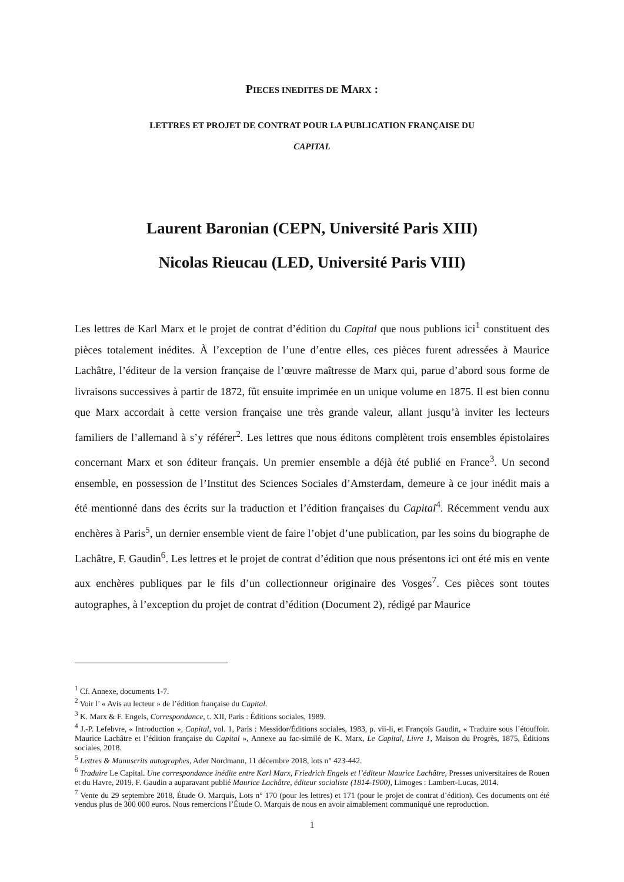PIECES INEDITES DE MARX :
LETTRES ET PROJET DE CONTRAT POUR LA PUBLICATION FRANÇAISE DU
CAPITAL
Laurent Baronian (CEPN, Université Paris XIII)
Nicolas Rieucau (LED, Université Paris VIII)
Les lettres de Karl Marx et le projet de contrat d’édition du Capital que nous publions ici<sup>1</sup> constituent des pièces totalement inédites. À l’exception de l’une d’entre elles, ces pièces furent adressées à Maurice Lachâtre, l’éditeur de la version française de l’œuvre maîtresse de Marx qui, parue d’abord sous forme de livraisons successives à partir de 1872, fût ensuite imprimée en un unique volume en 1875. Il est bien connu que Marx accordait à cette version française une très grande valeur, allant jusqu’à inviter les lecteurs familiers de l’allemand à s’y référer<sup>2</sup>. Les lettres que nous éditons complètent trois ensembles épistolaires concernant Marx et son éditeur français. Un premier ensemble a déjà été publié en France<sup>3</sup>. Un second ensemble, en possession de l’Institut des Sciences Sociales d’Amsterdam, demeure à ce jour inédit mais a été mentionné dans des écrits sur la traduction et l’édition françaises du Capital<sup>4</sup>. Récemment vendu aux enchères à Paris<sup>5</sup>, un dernier ensemble vient de faire l’objet d’une publication, par les soins du biographe de Lachâtre, F. Gaudin<sup>6</sup>. Les lettres et le projet de contrat d’édition que nous présentons ici ont été mis en vente aux enchères publiques par le fils d’un collectionneur originaire des Vosges<sup>7</sup>. Ces pièces sont toutes autographes, à l’exception du projet de contrat d’édition (Document 2), rédigé par Maurice
<sup>1</sup> Cf. Annexe, documents 1-7.
<sup>2</sup> Voir l’ « Avis au lecteur » de l’édition française du Capital.
<sup>3</sup> K. Marx & F. Engels, Correspondance, t. XII, Paris : Éditions sociales, 1989.
<sup>4</sup> J.-P. Lefebvre, « Introduction », Capital, vol. 1, Paris : Messidor/Éditions sociales, 1983, p. vii-li, et François Gaudin, « Traduire sous l’étouffoir. Maurice Lachâtre et l’édition française du Capital », Annexe au fac-similé de K. Marx, Le Capital, Livre 1, Maison du Progrès, 1875, Éditions sociales, 2018.
<sup>5</sup> Lettres & Manuscrits autographes, Ader Nordmann, 11 décembre 2018, lots n° 423-442.
<sup>6</sup> Traduire Le Capital. Une correspondance inédite entre Karl Marx, Friedrich Engels et l’éditeur Maurice Lachâtre, Presses universitaires de Rouen et du Havre, 2019. F. Gaudin a auparavant publié Maurice Lachâtre, éditeur socialiste (1814-1900), Limoges : Lambert-Lucas, 2014.
<sup>7</sup> Vente du 29 septembre 2018, Étude O. Marquis, Lots n° 170 (pour les lettres) et 171 (pour le projet de contrat d’édition). Ces documents ont été vendus plus de 300 000 euros. Nous remercions l’Étude O. Marquis de nous en avoir aimablement communiqué une reproduction.
1